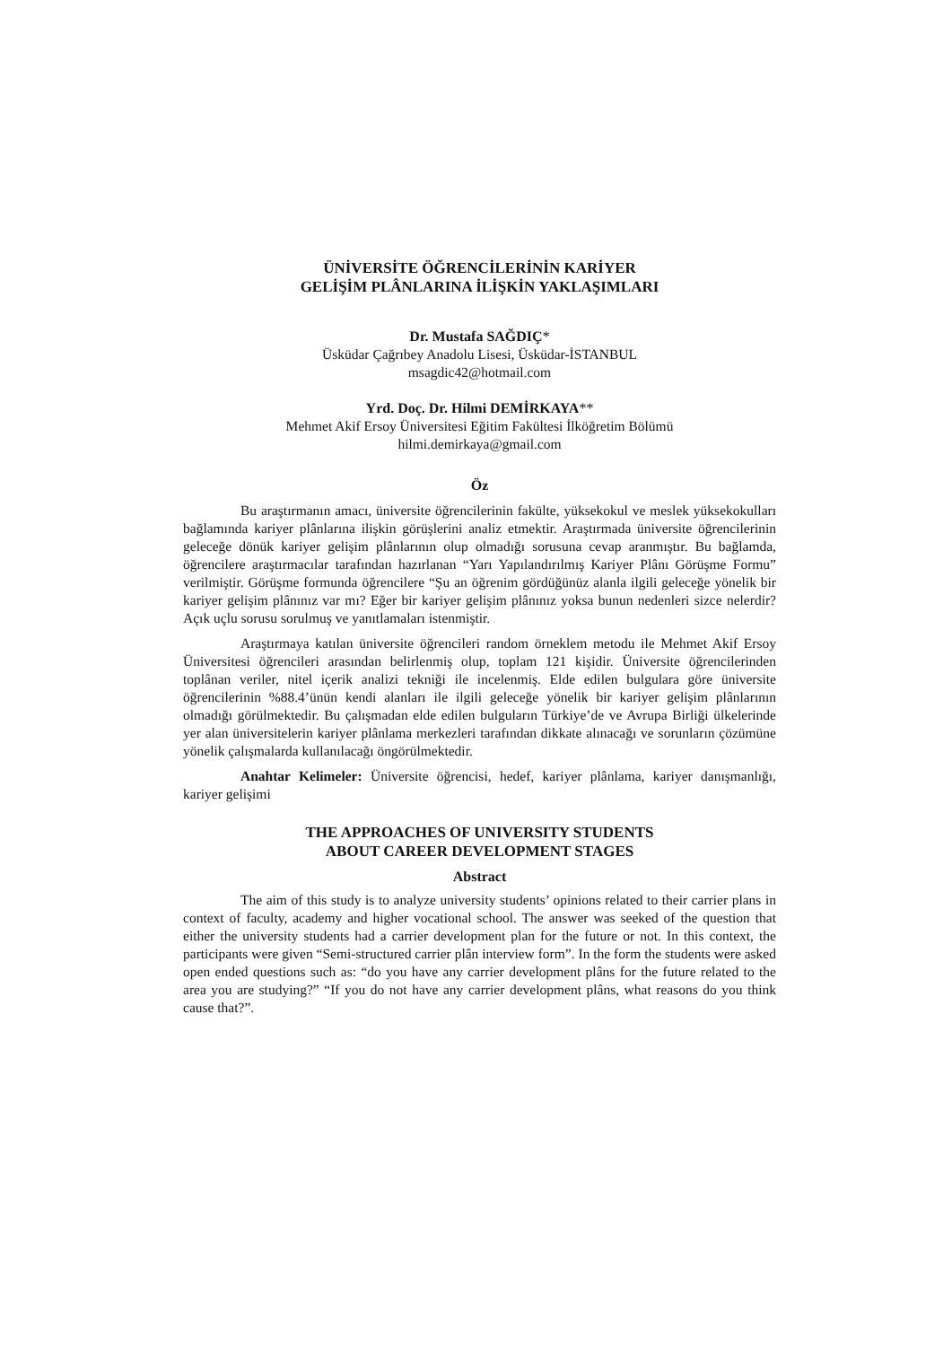ÜNİVERSİTE ÖĞRENCİLERİNİN KARİYER
GELİŞİM PLÂNLARINA İLİŞKİN YAKLAŞIMLARI
Dr. Mustafa SAĞDIÇ*
Üsküdar Çağrıbey Anadolu Lisesi, Üsküdar-İSTANBUL
msagdic42@hotmail.com
Yrd. Doç. Dr. Hilmi DEMİRKAYA**
Mehmet Akif Ersoy Üniversitesi Eğitim Fakültesi İlköğretim Bölümü
hilmi.demirkaya@gmail.com
Öz
Bu araştırmanın amacı, üniversite öğrencilerinin fakülte, yüksekokul ve meslek yüksekokulları bağlamında kariyer plânlarına ilişkin görüşlerini analiz etmektir. Araştırmada üniversite öğrencilerinin geleceğe dönük kariyer gelişim plânlarının olup olmadığı sorusuna cevap aranmıştır. Bu bağlamda, öğrencilere araştırmacılar tarafından hazırlanan “Yarı Yapılandırılmış Kariyer Plânı Görüşme Formu” verilmiştir. Görüşme formunda öğrencilere “Şu an öğrenim gördüğünüz alanla ilgili geleceğe yönelik bir kariyer gelişim plânınız var mı? Eğer bir kariyer gelişim plânınız yoksa bunun nedenleri sizce nelerdir? Açık uçlu sorusu sorulmuş ve yanıtlamaları istenmiştir.
Araştırmaya katılan üniversite öğrencileri random örneklem metodu ile Mehmet Akif Ersoy Üniversitesi öğrencileri arasından belirlenmiş olup, toplam 121 kişidir. Üniversite öğrencilerinden toplânan veriler, nitel içerik analizi tekniği ile incelenmiş. Elde edilen bulgulara göre üniversite öğrencilerinin %88.4’ünün kendi alanları ile ilgili geleceğe yönelik bir kariyer gelişim plânlarının olmadığı görülmektedir. Bu çalışmadan elde edilen bulguların Türkiye’de ve Avrupa Birliği ülkelerinde yer alan üniversitelerin kariyer plânlama merkezleri tarafından dikkate alınacağı ve sorunların çözümüne yönelik çalışmalarda kullanılacağı öngörülmektedir.
Anahtar Kelimeler: Üniversite öğrencisi, hedef, kariyer plânlama, kariyer danışmanlığı, kariyer gelişimi
THE APPROACHES OF UNIVERSITY STUDENTS
ABOUT CAREER DEVELOPMENT STAGES
Abstract
The aim of this study is to analyze university students’ opinions related to their carrier plans in context of faculty, academy and higher vocational school. The answer was seeked of the question that either the university students had a carrier development plan for the future or not. In this context, the participants were given “Semi-structured carrier plân interview form”. In the form the students were asked open ended questions such as: “do you have any carrier development plâns for the future related to the area you are studying?” “If you do not have any carrier development plâns, what reasons do you think cause that?”.